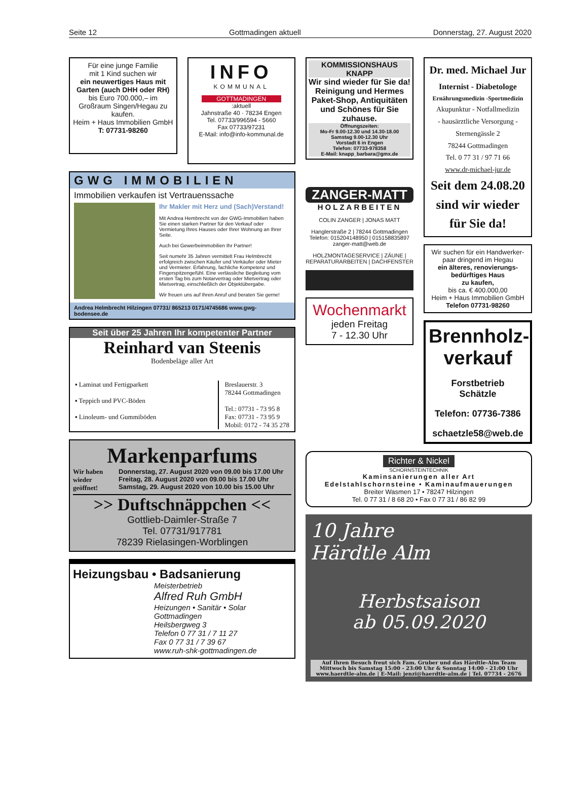Seite 12 Gottmadingen aktuell Donnerstag, 27. August 2020
Für eine junge Familie
mit 1 Kind suchen wir
ein neuwertiges Haus mit Garten (auch DHH oder RH)
bis Euro 700.000,– im Großraum Singen/Hegau zu kaufen.
Heim + Haus Immobilien GmbH
T: 07731-98260
INFO
KOMMUNAL
GOTTMADINGEN
:aktuell
Jahnstraße 40 · 78234 Engen
Tel. 07733/996594 - 5660
Fax 07733/97231
E-Mail: info@info-kommunal.de
GWG IMMOBILIEN
Immobilien verkaufen ist Vertrauenssache
Ihr Makler mit Herz und (Sach)Verstand!
Mit Andrea Hembrecht von der GWG-Immobilien haben Sie einen starken Partner für den Verkauf oder Vermietung Ihres Hauses oder Ihrer Wohnung an Ihrer Seite.
Auch bei Gewerbeimmobilien Ihr Partner!
Seit numehr 35 Jahren vermittelt Frau Helmbrecht erfolgreich zwischen Käufer und Verkäufer oder Mieter und Vermieter. Erfahrung, fachliche Kompetenz und Fingerspitzengefühl. Eine verlässliche Begleitung vom ersten Tag bis zum Notarvertrag oder Mietvertrag oder Mietvertrag, einschließlich der Objektübergabe.
Wir freuen uns auf Ihren Anruf und beraten Sie gerne!
Andrea Helmbrecht Hilzingen 07731/ 865213 0171/4745686 www.gwg-bodensee.de
Seit über 25 Jahren Ihr kompetenter Partner
Reinhard van Steenis
Bodenbeläge aller Art
▪ Laminat und Fertigparkett
▪ Teppich und PVC-Böden
▪ Linoleum- und Gummiböden
Breslauerstr. 3
78244 Gottmadingen
Tel.: 07731 - 73 95 8
Fax: 07731 - 73 95 9
Mobil: 0172 - 74 35 278
Markenparfums
Wir haben wieder geöffnet!
Donnerstag, 27. August 2020 von 09.00 bis 17.00 Uhr
Freitag, 28. August 2020 von 09.00 bis 17.00 Uhr
Samstag, 29. August 2020 von 10.00 bis 15.00 Uhr
>> Duftschnäppchen <<
Gottlieb-Daimler-Straße 7
Tel. 07731/917781
78239 Rielasingen-Worblingen
Heizungsbau • Badsanierung
Meisterbetrieb
Alfred Ruh GmbH
Heizungen • Sanitär • Solar
Gottmadingen
Heilsbergweg 3
Telefon 0 77 31 / 7 11 27
Fax 0 77 31 / 7 39 67
www.ruh-shk-gottmadingen.de
KOMMISSIONSHAUS
KNAPP
Wir sind wieder für Sie da!
Reinigung und Hermes Paket-Shop, Antiquitäten und Schönes für Sie zuhause.
Öffnungszeiten:
Mo-Fr 9.00-12.30 und 14.30-18.00
Samstag 9.00-12.30 Uhr
Vorstadt 6 in Engen
Telefon: 07733-978358
E-Mail: knapp_barbara@gmx.de
ZANGER-MATT
HOLZARBEITEN
COLIN ZANGER | JONAS MATT
Hanglerstraße 2 | 78244 Gottmadingen
Telefon: 015204148950 | 015158835897
zanger-matt@web.de
HOLZMONTAGESERVICE | ZÄUNE | REPARATURARBEITEN | DACHFENSTER
Wochenmarkt
jeden Freitag
7 - 12.30 Uhr
Dr. med. Michael Jur
Internist - Diabetologe
Ernährungsmedizin -Sportmedizin
Akupunktur - Notfallmedizin
- hausärztliche Versorgung -
Sternengässle 2
78244 Gottmadingen
Tel. 0 77 31 / 97 71 66
www.dr-michael-jur.de
Seit dem 24.08.20 sind wir wieder für Sie da!
Wir suchen für ein Handwerker-paar dringend im Hegau
ein älteres, renovierungs-bedürftiges Haus
zu kaufen,
bis ca. € 400.000,00
Heim + Haus Immobilien GmbH
Telefon 07731-98260
Brennholz-
verkauf
Forstbetrieb
Schätzle
Telefon: 07736-7386
schaetzle58@web.de
Richter & Nickel
SCHORNSTEINTECHNIK
Kaminsanierungen aller Art
Edelstahlschornsteine • Kaminaufmauerungen
Breiter Wasmen 17 • 78247 Hilzingen
Tel. 0 77 31 / 8 68 20 • Fax 0 77 31 / 86 82 99
10 Jahre
Härdtle Alm
Herbstsaison
ab 05.09.2020
Auf Ihren Besuch freut sich Fam. Gruber und das Härdtle-Alm Team
Mittwoch bis Samstag 15:00 - 23:00 Uhr & Sonntag 14:00 - 21:00 Uhr
www.haerdtle-alm.de | E-Mail: jenzi@haerdtle-alm.de | Tel. 07734 - 2676